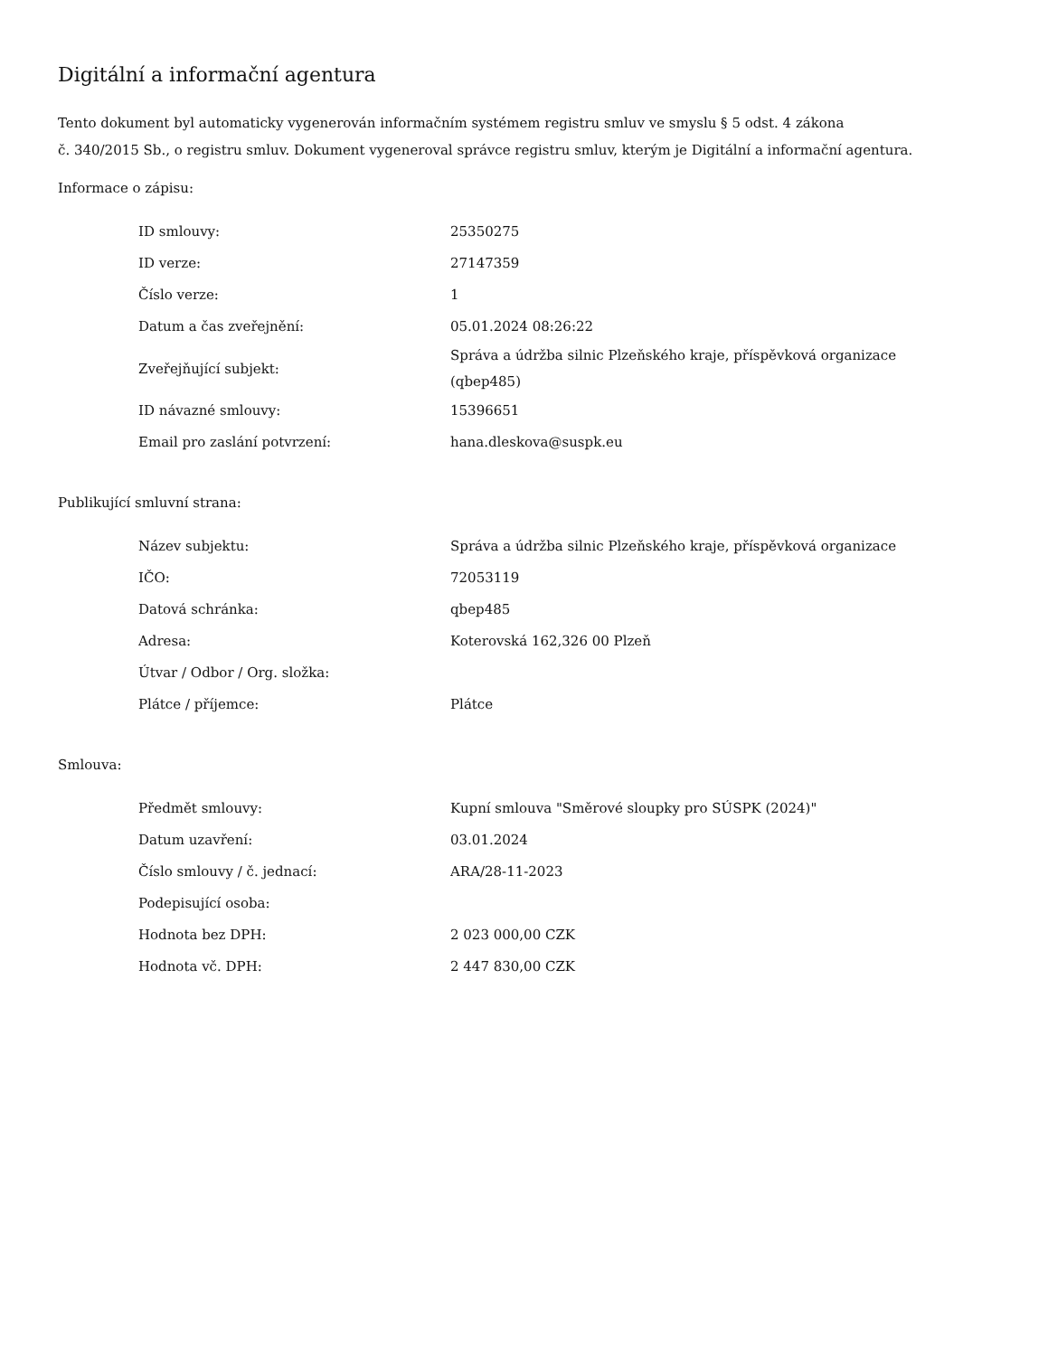Digitální a informační agentura
Tento dokument byl automaticky vygenerován informačním systémem registru smluv ve smyslu § 5 odst. 4 zákona
č. 340/2015 Sb., o registru smluv. Dokument vygeneroval správce registru smluv, kterým je Digitální a informační agentura.
Informace o zápisu:
| ID smlouvy: | 25350275 |
| ID verze: | 27147359 |
| Číslo verze: | 1 |
| Datum a čas zveřejnění: | 05.01.2024 08:26:22 |
| Zveřejňující subjekt: | Správa a údržba silnic Plzeňského kraje, příspěvková organizace (qbep485) |
| ID návazné smlouvy: | 15396651 |
| Email pro zaslání potvrzení: | hana.dleskova@suspk.eu |
Publikující smluvní strana:
| Název subjektu: | Správa a údržba silnic Plzeňského kraje, příspěvková organizace |
| IČO: | 72053119 |
| Datová schránka: | qbep485 |
| Adresa: | Koterovská 162,326 00 Plzeň |
| Útvar / Odbor / Org. složka: | |
| Plátce / příjemce: | Plátce |
Smlouva:
| Předmět smlouvy: | Kupní smlouva "Směrové sloupky pro SÚSPK (2024)" |
| Datum uzavření: | 03.01.2024 |
| Číslo smlouvy / č. jednací: | ARA/28-11-2023 |
| Podepisující osoba: | |
| Hodnota bez DPH: | 2 023 000,00 CZK |
| Hodnota vč. DPH: | 2 447 830,00 CZK |